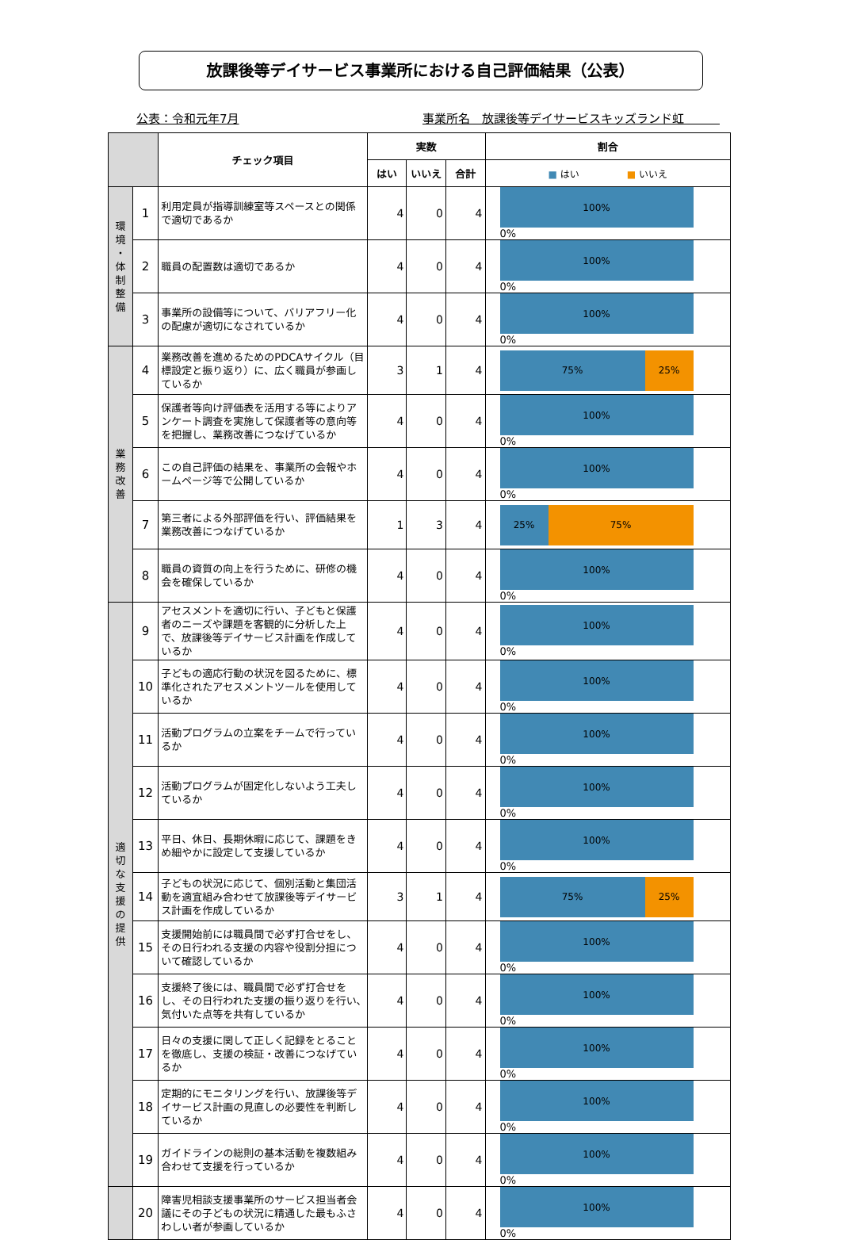放課後等デイサービス事業所における自己評価結果（公表）
公表：令和元年7月 事業所名　放課後等デイサービスキッズランド虹　　　
| | | チェック項目 | 実数 | | | 割合 |
| --- | --- | --- | --- | --- | --- | --- |
| | | | はい | いいえ | 合計 | ■ はい ■ いいえ |
| 環 境 ・ 体 制 整 備 | 1 | 利用定員が指導訓練室等スペースとの関係で適切であるか | 4 | 0 | 4 | 100% 0% |
| | 2 | 職員の配置数は適切であるか | 4 | 0 | 4 | 100% 0% |
| | 3 | 事業所の設備等について、バリアフリー化の配慮が適切になされているか | 4 | 0 | 4 | 100% 0% |
| 業 務 改 善 | 4 | 業務改善を進めるためのPDCAサイクル（目標設定と振り返り）に、広く職員が参画しているか | 3 | 1 | 4 | 75% 25% |
| | 5 | 保護者等向け評価表を活用する等によりアンケート調査を実施して保護者等の意向等を把握し、業務改善につなげているか | 4 | 0 | 4 | 100% 0% |
| | 6 | この自己評価の結果を、事業所の会報やホームページ等で公開しているか | 4 | 0 | 4 | 100% 0% |
| | 7 | 第三者による外部評価を行い、評価結果を業務改善につなげているか | 1 | 3 | 4 | 25% 75% |
| | 8 | 職員の資質の向上を行うために、研修の機会を確保しているか | 4 | 0 | 4 | 100% 0% |
| 適 切 な 支 援 の 提 供 | 9 | アセスメントを適切に行い、子どもと保護者のニーズや課題を客観的に分析した上で、放課後等デイサービス計画を作成しているか | 4 | 0 | 4 | 100% 0% |
| | 10 | 子どもの適応行動の状況を図るために、標準化されたアセスメントツールを使用しているか | 4 | 0 | 4 | 100% 0% |
| | 11 | 活動プログラムの立案をチームで行っているか | 4 | 0 | 4 | 100% 0% |
| | 12 | 活動プログラムが固定化しないよう工夫しているか | 4 | 0 | 4 | 100% 0% |
| | 13 | 平日、休日、長期休暇に応じて、課題をきめ細やかに設定して支援しているか | 4 | 0 | 4 | 100% 0% |
| | 14 | 子どもの状況に応じて、個別活動と集団活動を適宜組み合わせて放課後等デイサービス計画を作成しているか | 3 | 1 | 4 | 75% 25% |
| | 15 | 支援開始前には職員間で必ず打合せをし、その日行われる支援の内容や役割分担について確認しているか | 4 | 0 | 4 | 100% 0% |
| | 16 | 支援終了後には、職員間で必ず打合せをし、その日行われた支援の振り返りを行い､気付いた点等を共有しているか | 4 | 0 | 4 | 100% 0% |
| | 17 | 日々の支援に関して正しく記録をとることを徹底し、支援の検証・改善につなげているか | 4 | 0 | 4 | 100% 0% |
| | 18 | 定期的にモニタリングを行い、放課後等デイサービス計画の見直しの必要性を判断しているか | 4 | 0 | 4 | 100% 0% |
| | 19 | ガイドラインの総則の基本活動を複数組み合わせて支援を行っているか | 4 | 0 | 4 | 100% 0% |
| | 20 | 障害児相談支援事業所のサービス担当者会議にその子どもの状況に精通した最もふさわしい者が参画しているか | 4 | 0 | 4 | 100% 0% |